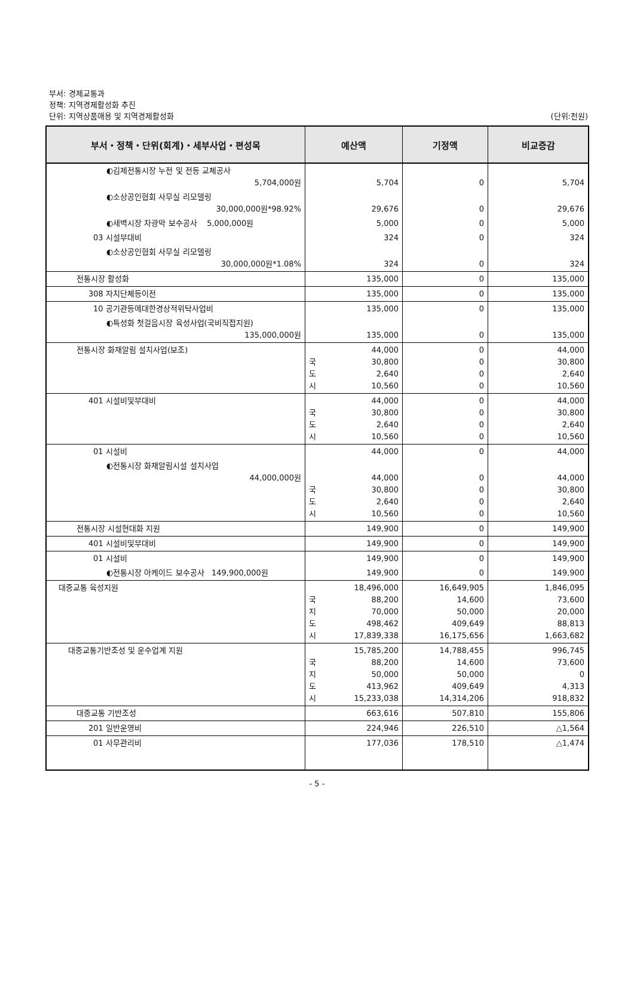부서: 경제교통과
정책: 지역경제활성화 추진
단위: 지역상품애용 및 지역경제활성화 (단위:천원)
| 부서・정책・단위(회계)・세부사업・편성목 | 예산액 | 기정액 | 비교증감 |
| --- | --- | --- | --- |
| ◐김제전통시장 누전 및 전등 교체공사 5,704,000원 | 5,704 | 0 | 5,704 |
| ◐소상공인협회 사무실 리모델링 30,000,000원*98.92% | 29,676 | 0 | 29,676 |
| ◐새벽시장 차광막 보수공사 5,000,000원 | 5,000 | 0 | 5,000 |
| 03 시설부대비 | 324 | 0 | 324 |
| ◐소상공인협회 사무실 리모델링 30,000,000원*1.08% | 324 | 0 | 324 |
| 전통시장 활성화 | 135,000 | 0 | 135,000 |
| 308 자치단체등이전 | 135,000 | 0 | 135,000 |
| 10 공기관등에대한경상적위탁사업비 | 135,000 | 0 | 135,000 |
| ◐특성화 첫걸음시장 육성사업(국비직접지원) 135,000,000원 | 135,000 | 0 | 135,000 |
| 전통시장 화재알림 설치사업(보조) | 44,000 국 30,800 도 2,640 시 10,560 | 0 0 0 0 | 44,000 30,800 2,640 10,560 |
| 401 시설비및부대비 | 44,000 국 30,800 도 2,640 시 10,560 | 0 0 0 0 | 44,000 30,800 2,640 10,560 |
| 01 시설비 | 44,000 | 0 | 44,000 |
| ◐전통시장 화재알림시설 설치사업 44,000,000원 | 44,000 국 30,800 도 2,640 시 10,560 | 0 0 0 0 | 44,000 30,800 2,640 10,560 |
| 전통시장 시설현대화 지원 | 149,900 | 0 | 149,900 |
| 401 시설비및부대비 | 149,900 | 0 | 149,900 |
| 01 시설비 | 149,900 | 0 | 149,900 |
| ◐전통시장 아케이드 보수공사 149,900,000원 | 149,900 | 0 | 149,900 |
| 대중교통 육성지원 | 18,496,000 국 88,200 지 70,000 도 498,462 시 17,839,338 | 16,649,905 14,600 50,000 409,649 16,175,656 | 1,846,095 73,600 20,000 88,813 1,663,682 |
| 대중교통기반조성 및 운수업계 지원 | 15,785,200 국 88,200 지 50,000 도 413,962 시 15,233,038 | 14,788,455 14,600 50,000 409,649 14,314,206 | 996,745 73,600 0 4,313 918,832 |
| 대중교통 기반조성 | 663,616 | 507,810 | 155,806 |
| 201 일반운영비 | 224,946 | 226,510 | △1,564 |
| 01 사무관리비 | 177,036 | 178,510 | △1,474 |
- 5 -